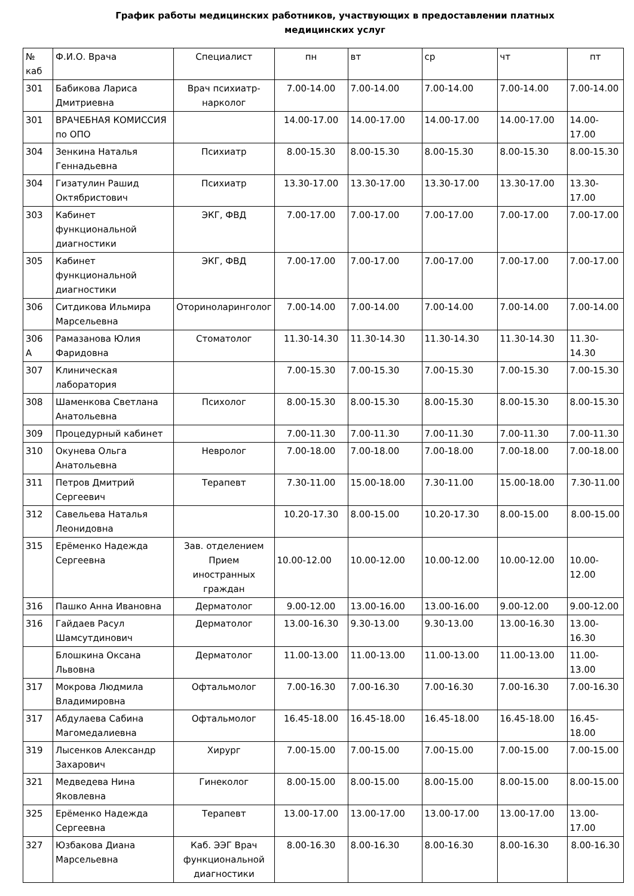График работы медицинских работников, участвующих в предоставлении платных
медицинских услуг
| № каб | Ф.И.О. Врача | Специалист | пн | вт | ср | чт | пт |
| --- | --- | --- | --- | --- | --- | --- | --- |
| 301 | Бабикова Лариса Дмитриевна | Врач психиатр-нарколог | 7.00-14.00 | 7.00-14.00 | 7.00-14.00 | 7.00-14.00 | 7.00-14.00 |
| 301 | ВРАЧЕБНАЯ КОМИССИЯ по ОПО | | 14.00-17.00 | 14.00-17.00 | 14.00-17.00 | 14.00-17.00 | 14.00-17.00 |
| 304 | Зенкина Наталья Геннадьевна | Психиатр | 8.00-15.30 | 8.00-15.30 | 8.00-15.30 | 8.00-15.30 | 8.00-15.30 |
| 304 | Гизатулин Рашид Октябристович | Психиатр | 13.30-17.00 | 13.30-17.00 | 13.30-17.00 | 13.30-17.00 | 13.30-17.00 |
| 303 | Кабинет функциональной диагностики | ЭКГ, ФВД | 7.00-17.00 | 7.00-17.00 | 7.00-17.00 | 7.00-17.00 | 7.00-17.00 |
| 305 | Кабинет функциональной диагностики | ЭКГ, ФВД | 7.00-17.00 | 7.00-17.00 | 7.00-17.00 | 7.00-17.00 | 7.00-17.00 |
| 306 | Ситдикова Ильмира Марсельевна | Оториноларинголог | 7.00-14.00 | 7.00-14.00 | 7.00-14.00 | 7.00-14.00 | 7.00-14.00 |
| 306 А | Рамазанова Юлия Фаридовна | Стоматолог | 11.30-14.30 | 11.30-14.30 | 11.30-14.30 | 11.30-14.30 | 11.30-14.30 |
| 307 | Клиническая лаборатория | | 7.00-15.30 | 7.00-15.30 | 7.00-15.30 | 7.00-15.30 | 7.00-15.30 |
| 308 | Шаменкова Светлана Анатольевна | Психолог | 8.00-15.30 | 8.00-15.30 | 8.00-15.30 | 8.00-15.30 | 8.00-15.30 |
| 309 | Процедурный кабинет | | 7.00-11.30 | 7.00-11.30 | 7.00-11.30 | 7.00-11.30 | 7.00-11.30 |
| 310 | Окунева Ольга Анатольевна | Невролог | 7.00-18.00 | 7.00-18.00 | 7.00-18.00 | 7.00-18.00 | 7.00-18.00 |
| 311 | Петров Дмитрий Сергеевич | Терапевт | 7.30-11.00 | 15.00-18.00 | 7.30-11.00 | 15.00-18.00 | 7.30-11.00 |
| 312 | Савельева Наталья Леонидовна | | 10.20-17.30 | 8.00-15.00 | 10.20-17.30 | 8.00-15.00 | 8.00-15.00 |
| 315 | Ерёменко Надежда Сергеевна | Зав. отделением Прием иностранных граждан | 10.00-12.00 | 10.00-12.00 | 10.00-12.00 | 10.00-12.00 | 10.00-12.00 |
| 316 | Пашко Анна Ивановна | Дерматолог | 9.00-12.00 | 13.00-16.00 | 13.00-16.00 | 9.00-12.00 | 9.00-12.00 |
| 316 | Гайдаев Расул Шамсутдинович | Дерматолог | 13.00-16.30 | 9.30-13.00 | 9.30-13.00 | 13.00-16.30 | 13.00-16.30 |
| | Блошкина Оксана Львовна | Дерматолог | 11.00-13.00 | 11.00-13.00 | 11.00-13.00 | 11.00-13.00 | 11.00-13.00 |
| 317 | Мокрова Людмила Владимировна | Офтальмолог | 7.00-16.30 | 7.00-16.30 | 7.00-16.30 | 7.00-16.30 | 7.00-16.30 |
| 317 | Абдулаева Сабина Магомедалиевна | Офтальмолог | 16.45-18.00 | 16.45-18.00 | 16.45-18.00 | 16.45-18.00 | 16.45-18.00 |
| 319 | Лысенков Александр Захарович | Хирург | 7.00-15.00 | 7.00-15.00 | 7.00-15.00 | 7.00-15.00 | 7.00-15.00 |
| 321 | Медведева Нина Яковлевна | Гинеколог | 8.00-15.00 | 8.00-15.00 | 8.00-15.00 | 8.00-15.00 | 8.00-15.00 |
| 325 | Ерёменко Надежда Сергеевна | Терапевт | 13.00-17.00 | 13.00-17.00 | 13.00-17.00 | 13.00-17.00 | 13.00-17.00 |
| 327 | Юзбакова Диана Марсельевна | Каб. ЭЭГ Врач функциональной диагностики | 8.00-16.30 | 8.00-16.30 | 8.00-16.30 | 8.00-16.30 | 8.00-16.30 |